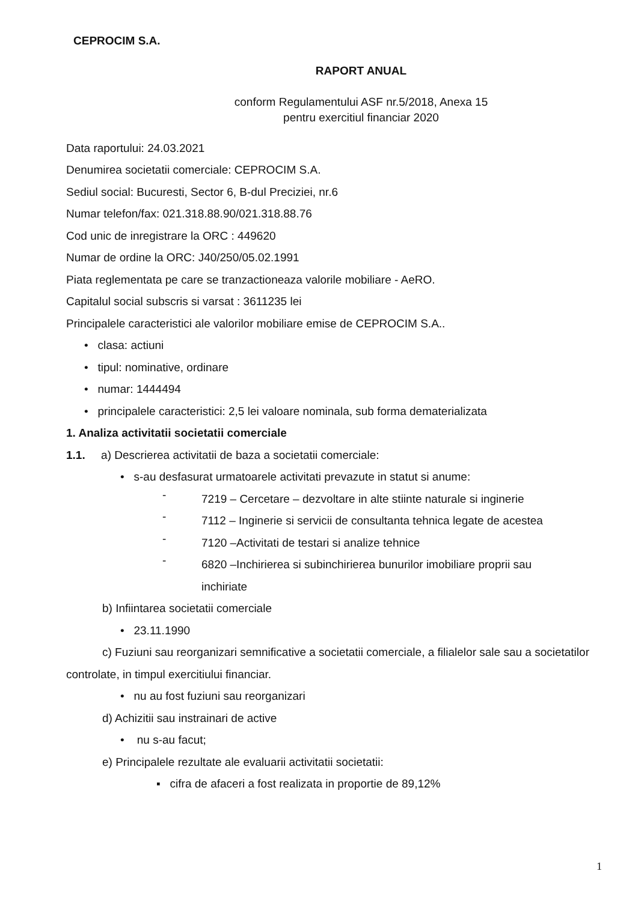CEPROCIM S.A.
RAPORT ANUAL
conform Regulamentului ASF nr.5/2018, Anexa 15
pentru exercitiul financiar 2020
Data raportului: 24.03.2021
Denumirea societatii comerciale: CEPROCIM S.A.
Sediul social: Bucuresti, Sector 6, B-dul Preciziei, nr.6
Numar telefon/fax: 021.318.88.90/021.318.88.76
Cod unic de inregistrare la ORC : 449620
Numar de ordine la ORC: J40/250/05.02.1991
Piata reglementata pe care se tranzactioneaza valorile mobiliare - AeRO.
Capitalul social subscris si varsat : 3611235 lei
Principalele caracteristici ale valorilor mobiliare emise de CEPROCIM S.A..
• clasa: actiuni
• tipul: nominative, ordinare
• numar: 1444494
• principalele caracteristici: 2,5 lei valoare nominala, sub forma dematerializata
1. Analiza activitatii societatii comerciale
1.1. a) Descrierea activitatii de baza a societatii comerciale:
• s-au desfasurat urmatoarele activitati prevazute in statut si anume:
-
7219 – Cercetare – dezvoltare in alte stiinte naturale si inginerie
-
7112 – Inginerie si servicii de consultanta tehnica legate de acestea
-
7120 –Activitati de testari si analize tehnice
-
6820 –Inchirierea si subinchirierea bunurilor imobiliare proprii sau
inchiriate
b) Infiintarea societatii comerciale
• 23.11.1990
c) Fuziuni sau reorganizari semnificative a societatii comerciale, a filialelor sale sau a societatilor controlate, in timpul exercitiului financiar.
• nu au fost fuziuni sau reorganizari
d) Achizitii sau instrainari de active
• nu s-au facut;
e) Principalele rezultate ale evaluarii activitatii societatii:
▪ cifra de afaceri a fost realizata in proportie de 89,12%
1